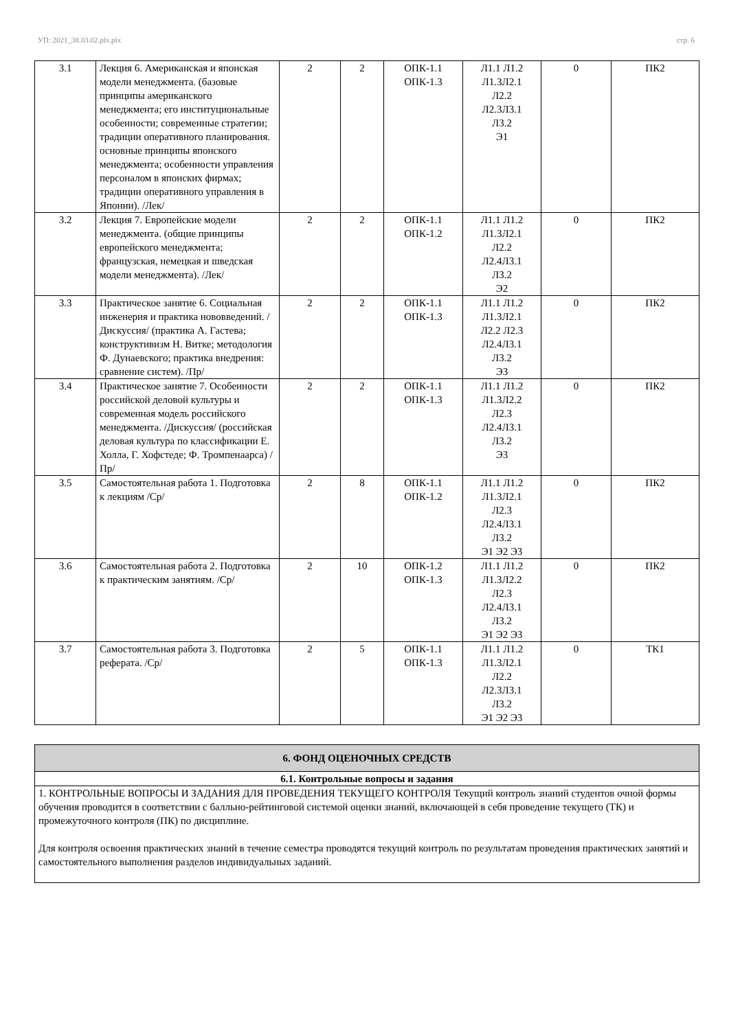УП: 2021_38.03.02.plx.plx стр. 6
| 3.1 | Лекция 6. Американская и японская модели менеджмента. (базовые принципы американского менеджмента; его институциональные особенности; современные стратегии; традиции оперативного планирования. основные принципы японского менеджмента; особенности управления персоналом в японских фирмах; традиции оперативного управления в Японии). /Лек/ | 2 | 2 | ОПК-1.1 ОПК-1.3 | Л1.1 Л1.2 Л1.3Л2.1 Л2.2 Л2.3Л3.1 Л3.2 Э1 | 0 | ПК2 |
| 3.2 | Лекция 7. Европейские модели менеджмента. (общие принципы европейского менеджмента; французская, немецкая и шведская модели менеджмента). /Лек/ | 2 | 2 | ОПК-1.1 ОПК-1.2 | Л1.1 Л1.2 Л1.3Л2.1 Л2.2 Л2.4Л3.1 Л3.2 Э2 | 0 | ПК2 |
| 3.3 | Практическое занятие 6. Социальная инженерия и практика нововведений. /Дискуссия/ (практика А. Гастева; конструктивизм Н. Витке; методология Ф. Дунаевского; практика внедрения: сравнение систем). /Пр/ | 2 | 2 | ОПК-1.1 ОПК-1.3 | Л1.1 Л1.2 Л1.3Л2.1 Л2.2 Л2.3 Л2.4Л3.1 Л3.2 Э3 | 0 | ПК2 |
| 3.4 | Практическое занятие 7. Особенности российской деловой культуры и современная модель российского менеджмента. /Дискуссия/ (российская деловая культура по классификации Е. Холла, Г. Хофстеде; Ф. Тромпенаарса) /Пр/ | 2 | 2 | ОПК-1.1 ОПК-1.3 | Л1.1 Л1.2 Л1.3Л2.2 Л2.3 Л2.4Л3.1 Л3.2 Э3 | 0 | ПК2 |
| 3.5 | Самостоятельная работа 1. Подготовка к лекциям /Ср/ | 2 | 8 | ОПК-1.1 ОПК-1.2 | Л1.1 Л1.2 Л1.3Л2.1 Л2.3 Л2.4Л3.1 Л3.2 Э1 Э2 Э3 | 0 | ПК2 |
| 3.6 | Самостоятельная работа 2. Подготовка к практическим занятиям. /Ср/ | 2 | 10 | ОПК-1.2 ОПК-1.3 | Л1.1 Л1.2 Л1.3Л2.2 Л2.3 Л2.4Л3.1 Л3.2 Э1 Э2 Э3 | 0 | ПК2 |
| 3.7 | Самостоятельная работа 3. Подготовка реферата. /Ср/ | 2 | 5 | ОПК-1.1 ОПК-1.3 | Л1.1 Л1.2 Л1.3Л2.1 Л2.2 Л2.3Л3.1 Л3.2 Э1 Э2 Э3 | 0 | ТК1 |
| 6. ФОНД ОЦЕНОЧНЫХ СРЕДСТВ |
| 6.1. Контрольные вопросы и задания |
| 1. КОНТРОЛЬНЫЕ ВОПРОСЫ И ЗАДАНИЯ ДЛЯ ПРОВЕДЕНИЯ ТЕКУЩЕГО КОНТРОЛЯ Текущий контроль знаний студентов очной формы обучения проводится в соответствии с балльно-рейтинговой системой оценки знаний, включающей в себя проведение текущего (ТК) и промежуточного контроля (ПК) по дисциплине. Для контроля освоения практических знаний в течение семестра проводятся текущий контроль по результатам проведения практических занятий и самостоятельного выполнения разделов индивидуальных заданий. |